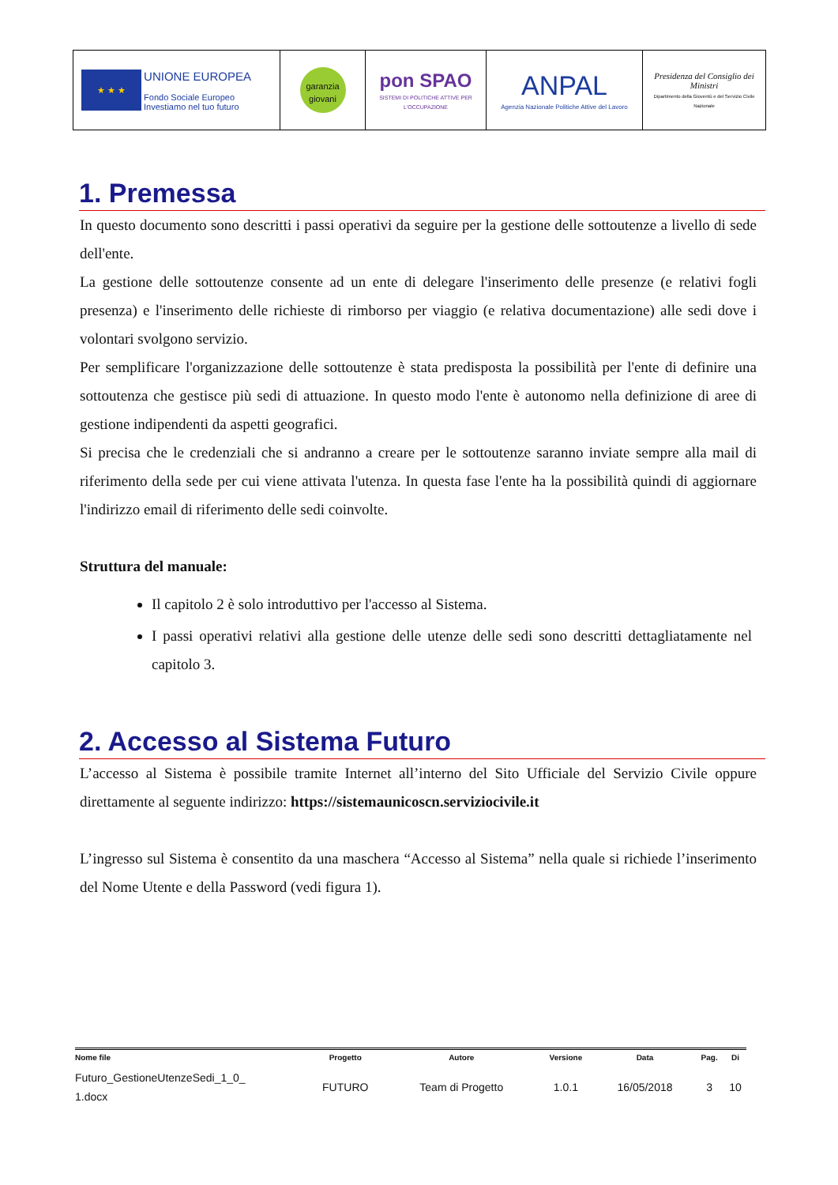| ★ ★ ★ UNIONE EUROPEA Fondo Sociale Europeo Investiamo nel tuo futuro | garanzia giovani | pon SPAO SISTEMI DI POLITICHE ATTIVE PER L'OCCUPAZIONE | ANPAL Agenzia Nazionale Politiche Attive del Lavoro | Presidenza del Consiglio dei Ministri Dipartimento della Gioventù e del Servizio Civile Nazionale |
1. Premessa
In questo documento sono descritti i passi operativi da seguire per la gestione delle sottoutenze a livello di sede dell'ente.
La gestione delle sottoutenze consente ad un ente di delegare l'inserimento delle presenze (e relativi fogli presenza) e l'inserimento delle richieste di rimborso per viaggio (e relativa documentazione) alle sedi dove i volontari svolgono servizio.
Per semplificare l'organizzazione delle sottoutenze è stata predisposta la possibilità per l'ente di definire una sottoutenza che gestisce più sedi di attuazione. In questo modo l'ente è autonomo nella definizione di aree di gestione indipendenti da aspetti geografici.
Si precisa che le credenziali che si andranno a creare per le sottoutenze saranno inviate sempre alla mail di riferimento della sede per cui viene attivata l'utenza. In questa fase l'ente ha la possibilità quindi di aggiornare l'indirizzo email di riferimento delle sedi coinvolte.
Struttura del manuale:
Il capitolo 2 è solo introduttivo per l'accesso al Sistema.
I passi operativi relativi alla gestione delle utenze delle sedi sono descritti dettagliatamente nel capitolo 3.
2. Accesso al Sistema Futuro
L’accesso al Sistema è possibile tramite Internet all’interno del Sito Ufficiale del Servizio Civile oppure direttamente al seguente indirizzo: https://sistemaunicoscn.serviziocivile.it
L’ingresso sul Sistema è consentito da una maschera “Accesso al Sistema” nella quale si richiede l’inserimento del Nome Utente e della Password (vedi figura 1).
| Nome file | Progetto | Autore | Versione | Data | Pag. | Di |
| --- | --- | --- | --- | --- | --- | --- |
| Futuro_GestioneUtenzeSedi_1_0_ 1.docx | FUTURO | Team di Progetto | 1.0.1 | 16/05/2018 | 3 | 10 |